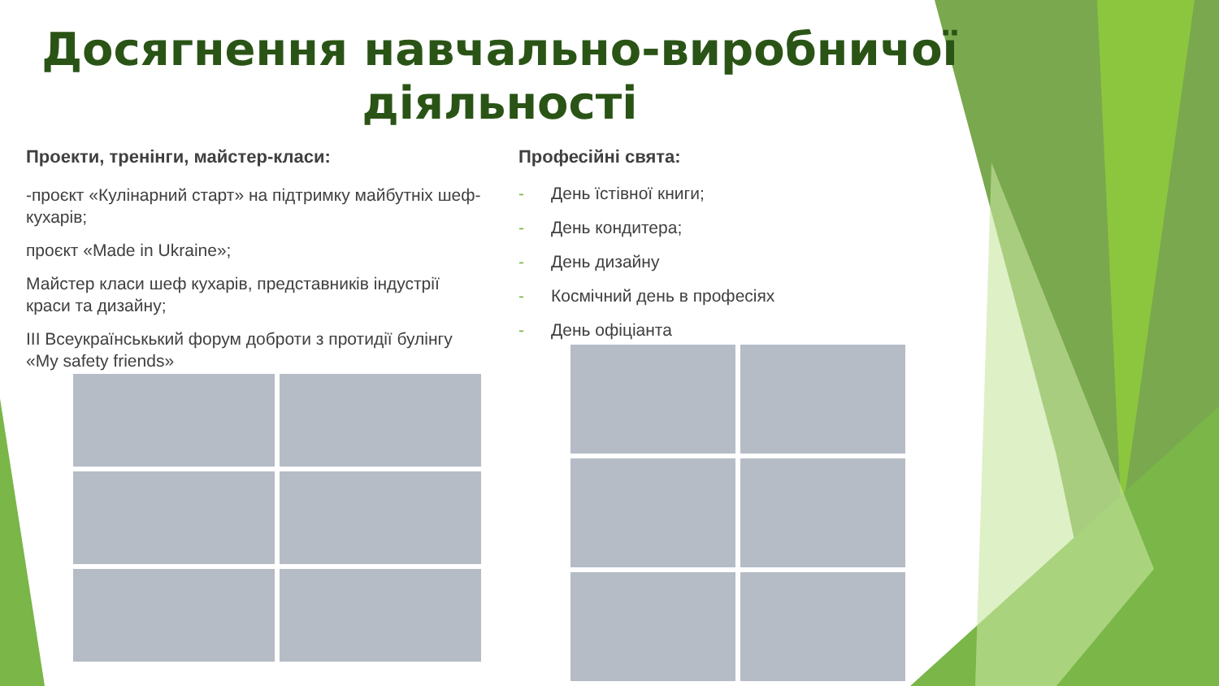Досягнення навчально-виробничої діяльності
Проекти, тренінги, майстер-класи:
-проєкт «Кулінарний старт» на підтримку майбутніх шеф-кухарів;
проєкт «Made in Ukraine»;
Майстер класи шеф кухарів, представників індустрії краси та дизайну;
ІІІ Всеукраїнськький форум доброти з протидії булінгу «My safety friends»
Професійні свята:
- День їстівної книги;
- День кондитера;
- День дизайну
- Космічний день в професіях
- День офіціанта